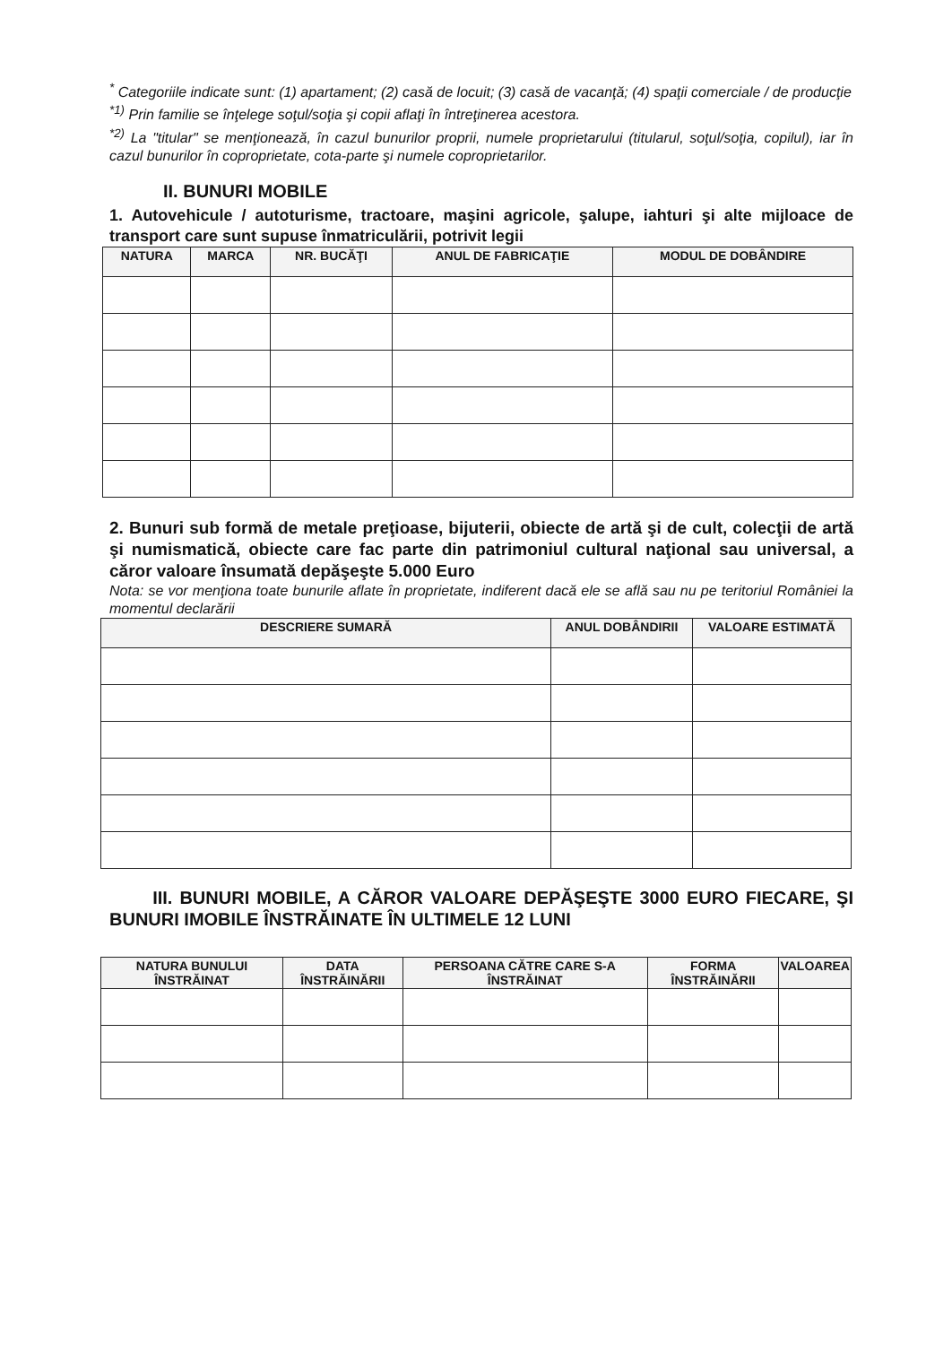<sup>*</sup> Categoriile indicate sunt: (1) apartament; (2) casă de locuit; (3) casă de vacanţă; (4) spaţii comerciale / de producţie
<sup>*1)</sup> Prin familie se înţelege soţul/soţia şi copii aflaţi în întreţinerea acestora.
<sup>*2)</sup> La "titular" se menţionează, în cazul bunurilor proprii, numele proprietarului (titularul, soţul/soţia, copilul), iar în cazul bunurilor în coproprietate, cota-parte şi numele coproprietarilor.
II. BUNURI MOBILE
1. Autovehicule / autoturisme, tractoare, maşini agricole, şalupe, iahturi şi alte mijloace de transport care sunt supuse înmatriculării, potrivit legii
| NATURA | MARCA | NR. BUCĂŢI | ANUL DE FABRICAŢIE | MODUL DE DOBÂNDIRE |
| --- | --- | --- | --- | --- |
2. Bunuri sub formă de metale preţioase, bijuterii, obiecte de artă şi de cult, colecţii de artă şi numismatică, obiecte care fac parte din patrimoniul cultural naţional sau universal, a căror valoare însumată depăşeşte 5.000 Euro
Nota: se vor menţiona toate bunurile aflate în proprietate, indiferent dacă ele se află sau nu pe teritoriul României la momentul declarării
| DESCRIERE SUMARĂ | ANUL DOBÂNDIRII | VALOARE ESTIMATĂ |
| --- | --- | --- |
III. BUNURI MOBILE, A CĂROR VALOARE DEPĂŞEŞTE 3000 EURO FIECARE, ŞI BUNURI IMOBILE ÎNSTRĂINATE ÎN ULTIMELE 12 LUNI
| NATURA BUNULUI ÎNSTRĂINAT | DATA ÎNSTRĂINĂRII | PERSOANA CĂTRE CARE S-A ÎNSTRĂINAT | FORMA ÎNSTRĂINĂRII | VALOAREA |
| --- | --- | --- | --- | --- |